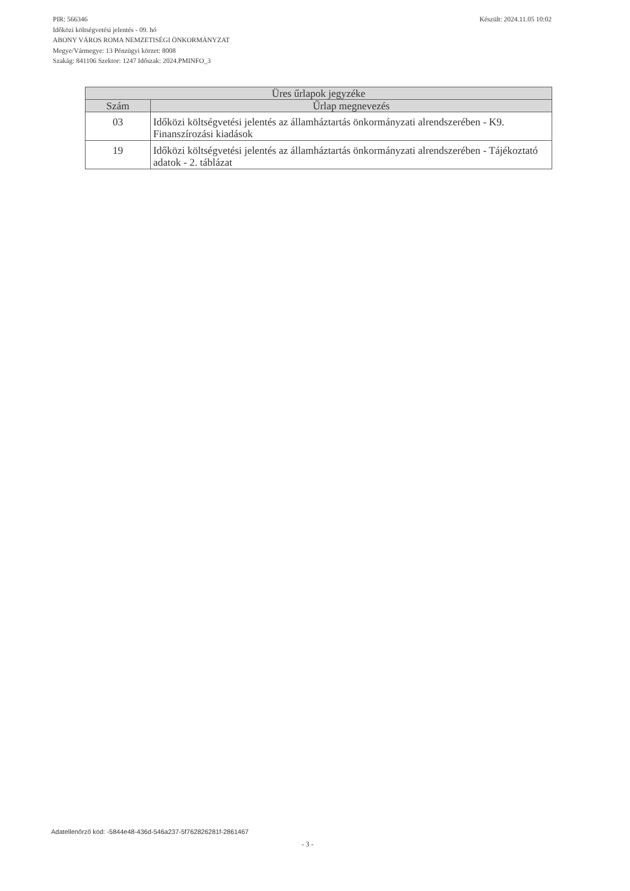Készült: 2024.11.05 10:02
PIR: 566346
Időközi költségvetési jelentés - 09. hó
ABONY VÁROS ROMA NEMZETISÉGI ÖNKORMÁNYZAT
Megye/Vármegye: 13 Pénzügyi körzet: 8008
Szakág: 841106 Szektor: 1247 Időszak: 2024.PMINFO_3
| Üres űrlapok jegyzéke | |
| --- | --- |
| Szám | Űrlap megnevezés |
| 03 | Időközi költségvetési jelentés az államháztartás önkormányzati alrendszerében - K9. Finanszírozási kiadások |
| 19 | Időközi költségvetési jelentés az államháztartás önkormányzati alrendszerében - Tájékoztató adatok - 2. táblázat |
Adatellenőrző kód: -5844e48-436d-546a237-5f762826281f-2861467
- 3 -